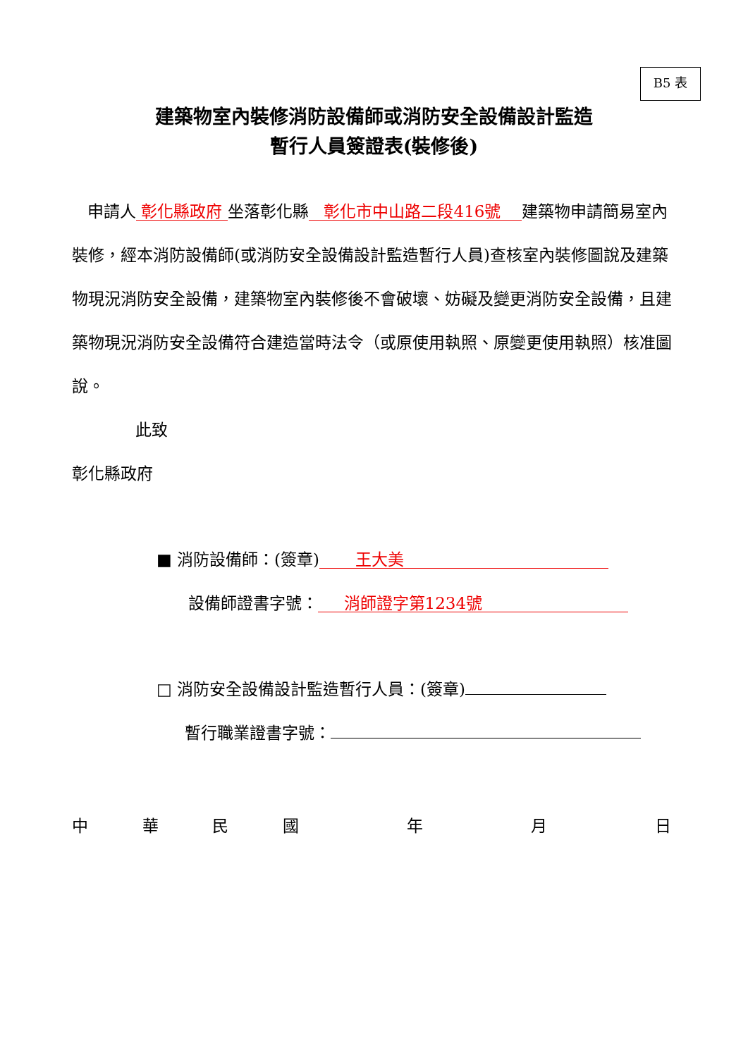B5 表
建築物室內裝修消防設備師或消防安全設備設計監造
暫行人員簽證表(裝修後)
申請人 彰化縣政府 坐落彰化縣 彰化市中山路二段416號 建築物申請簡易室內裝修，經本消防設備師(或消防安全設備設計監造暫行人員)查核室內裝修圖說及建築物現況消防安全設備，建築物室內裝修後不會破壞、妨礙及變更消防安全設備，且建築物現況消防安全設備符合建造當時法令（或原使用執照、原變更使用執照）核准圖說。
此致
彰化縣政府
■ 消防設備師：(簽章) 王大美
設備師證書字號： 消師證字第1234號
□ 消防安全設備設計監造暫行人員：(簽章)
暫行職業證書字號：
中華民國 年 月 日